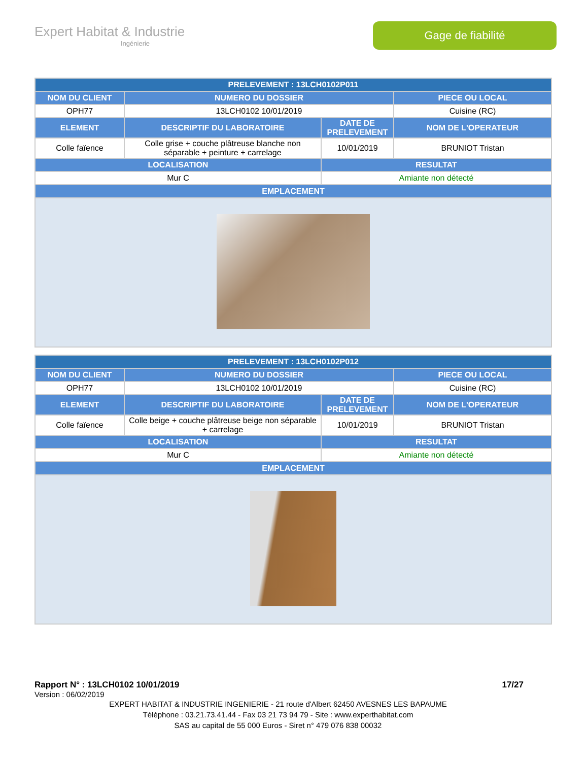Expert Habitat & Industrie
Ingénierie
Gage de fiabilité
| PRELEVEMENT : 13LCH0102P011 | | | |
| --- | --- | --- | --- |
| NOM DU CLIENT | NUMERO DU DOSSIER | | PIECE OU LOCAL |
| OPH77 | 13LCH0102 10/01/2019 | | Cuisine (RC) |
| ELEMENT | DESCRIPTIF DU LABORATOIRE | DATE DE PRELEVEMENT | NOM DE L'OPERATEUR |
| Colle faïence | Colle grise + couche plâtreuse blanche non séparable + peinture + carrelage | 10/01/2019 | BRUNIOT Tristan |
| LOCALISATION | | RESULTAT | |
| Mur C | | Amiante non détecté | |
| EMPLACEMENT | | | |
| PRELEVEMENT : 13LCH0102P012 | | | |
| --- | --- | --- | --- |
| NOM DU CLIENT | NUMERO DU DOSSIER | | PIECE OU LOCAL |
| OPH77 | 13LCH0102 10/01/2019 | | Cuisine (RC) |
| ELEMENT | DESCRIPTIF DU LABORATOIRE | DATE DE PRELEVEMENT | NOM DE L'OPERATEUR |
| Colle faïence | Colle beige + couche plâtreuse beige non séparable + carrelage | 10/01/2019 | BRUNIOT Tristan |
| LOCALISATION | | RESULTAT | |
| Mur C | | Amiante non détecté | |
| EMPLACEMENT | | | |
Rapport N° : 13LCH0102 10/01/2019 17/27
Version : 06/02/2019
EXPERT HABITAT & INDUSTRIE INGENIERIE - 21 route d'Albert 62450 AVESNES LES BAPAUME
Téléphone : 03.21.73.41.44 - Fax 03 21 73 94 79 - Site : www.experthabitat.com
SAS au capital de 55 000 Euros - Siret n° 479 076 838 00032